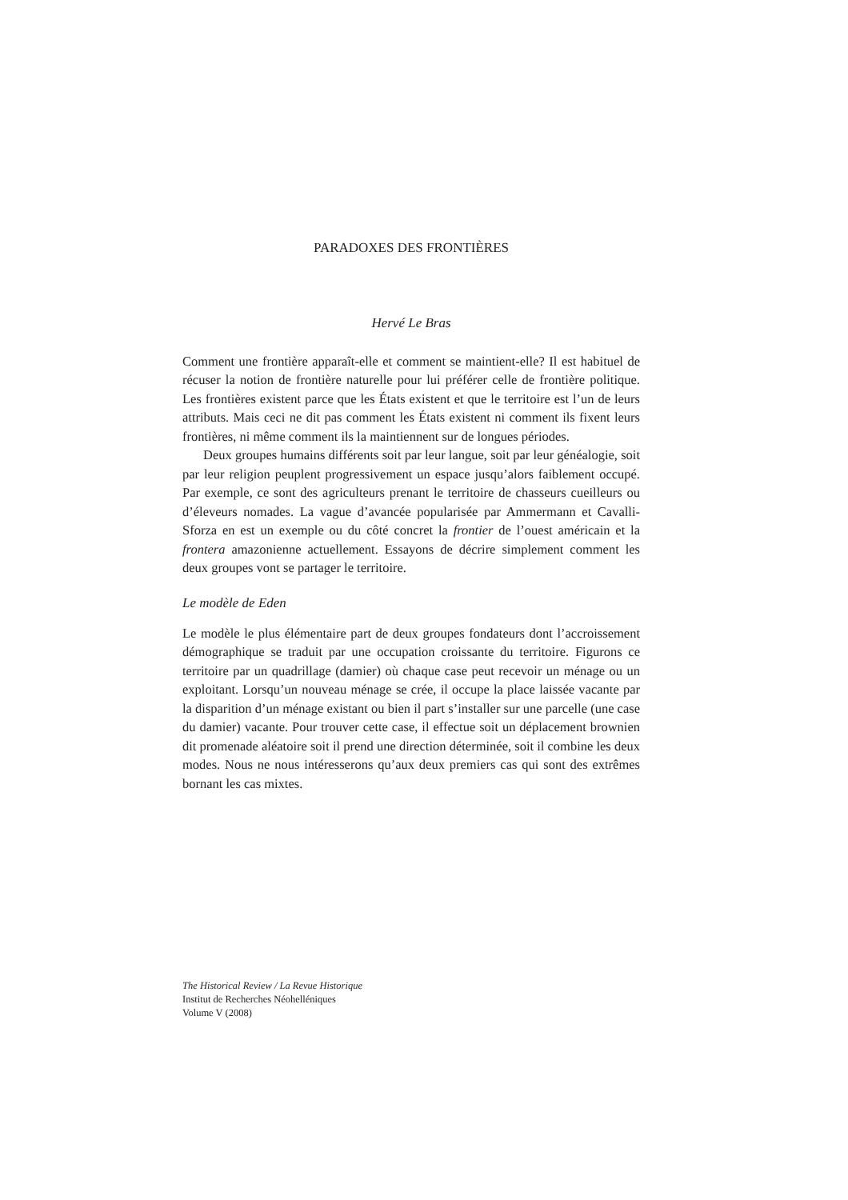PARADOXES DES FRONTIÈRES
Hervé Le Bras
Comment une frontière apparaît-elle et comment se maintient-elle? Il est habituel de récuser la notion de frontière naturelle pour lui préférer celle de frontière politique. Les frontières existent parce que les États existent et que le territoire est l’un de leurs attributs. Mais ceci ne dit pas comment les États existent ni comment ils fixent leurs frontières, ni même comment ils la maintiennent sur de longues périodes.
Deux groupes humains différents soit par leur langue, soit par leur généalogie, soit par leur religion peuplent progressivement un espace jusqu’alors faiblement occupé. Par exemple, ce sont des agriculteurs prenant le territoire de chasseurs cueilleurs ou d’éleveurs nomades. La vague d’avancée popularisée par Ammermann et Cavalli-Sforza en est un exemple ou du côté concret la frontier de l’ouest américain et la frontera amazonienne actuellement. Essayons de décrire simplement comment les deux groupes vont se partager le territoire.
Le modèle de Eden
Le modèle le plus élémentaire part de deux groupes fondateurs dont l’accroissement démographique se traduit par une occupation croissante du territoire. Figurons ce territoire par un quadrillage (damier) où chaque case peut recevoir un ménage ou un exploitant. Lorsqu’un nouveau ménage se crée, il occupe la place laissée vacante par la disparition d’un ménage existant ou bien il part s’installer sur une parcelle (une case du damier) vacante. Pour trouver cette case, il effectue soit un déplacement brownien dit promenade aléatoire soit il prend une direction déterminée, soit il combine les deux modes. Nous ne nous intéresserons qu’aux deux premiers cas qui sont des extrêmes bornant les cas mixtes.
The Historical Review / La Revue Historique
Institut de Recherches Néohelléniques
Volume V (2008)